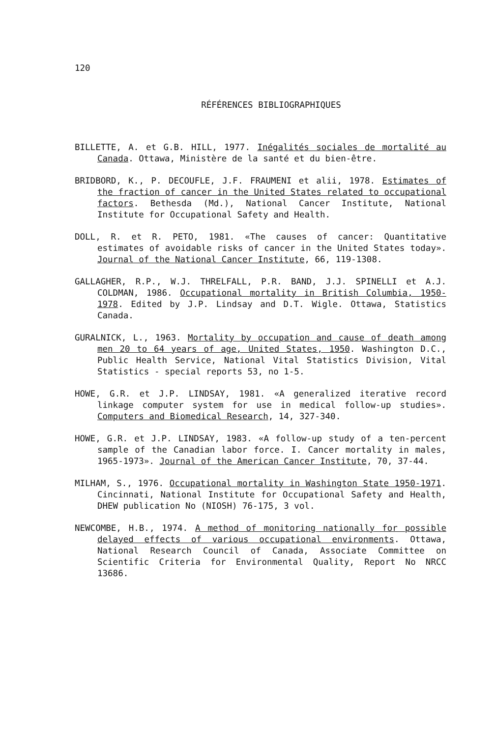120
RÉFÉRENCES BIBLIOGRAPHIQUES
BILLETTE, A. et G.B. HILL, 1977. Inégalités sociales de mortalité au Canada. Ottawa, Ministère de la santé et du bien-être.
BRIDBORD, K., P. DECOUFLE, J.F. FRAUMENI et alii, 1978. Estimates of the fraction of cancer in the United States related to occupational factors. Bethesda (Md.), National Cancer Institute, National Institute for Occupational Safety and Health.
DOLL, R. et R. PETO, 1981. «The causes of cancer: Quantitative estimates of avoidable risks of cancer in the United States today». Journal of the National Cancer Institute, 66, 119-1308.
GALLAGHER, R.P., W.J. THRELFALL, P.R. BAND, J.J. SPINELLI et A.J. COLDMAN, 1986. Occupational mortality in British Columbia, 1950-1978. Edited by J.P. Lindsay and D.T. Wigle. Ottawa, Statistics Canada.
GURALNICK, L., 1963. Mortality by occupation and cause of death among men 20 to 64 years of age, United States, 1950. Washington D.C., Public Health Service, National Vital Statistics Division, Vital Statistics - special reports 53, no 1-5.
HOWE, G.R. et J.P. LINDSAY, 1981. «A generalized iterative record linkage computer system for use in medical follow-up studies». Computers and Biomedical Research, 14, 327-340.
HOWE, G.R. et J.P. LINDSAY, 1983. «A follow-up study of a ten-percent sample of the Canadian labor force. I. Cancer mortality in males, 1965-1973». Journal of the American Cancer Institute, 70, 37-44.
MILHAM, S., 1976. Occupational mortality in Washington State 1950-1971. Cincinnati, National Institute for Occupational Safety and Health, DHEW publication No (NIOSH) 76-175, 3 vol.
NEWCOMBE, H.B., 1974. A method of monitoring nationally for possible delayed effects of various occupational environments. Ottawa, National Research Council of Canada, Associate Committee on Scientific Criteria for Environmental Quality, Report No NRCC 13686.